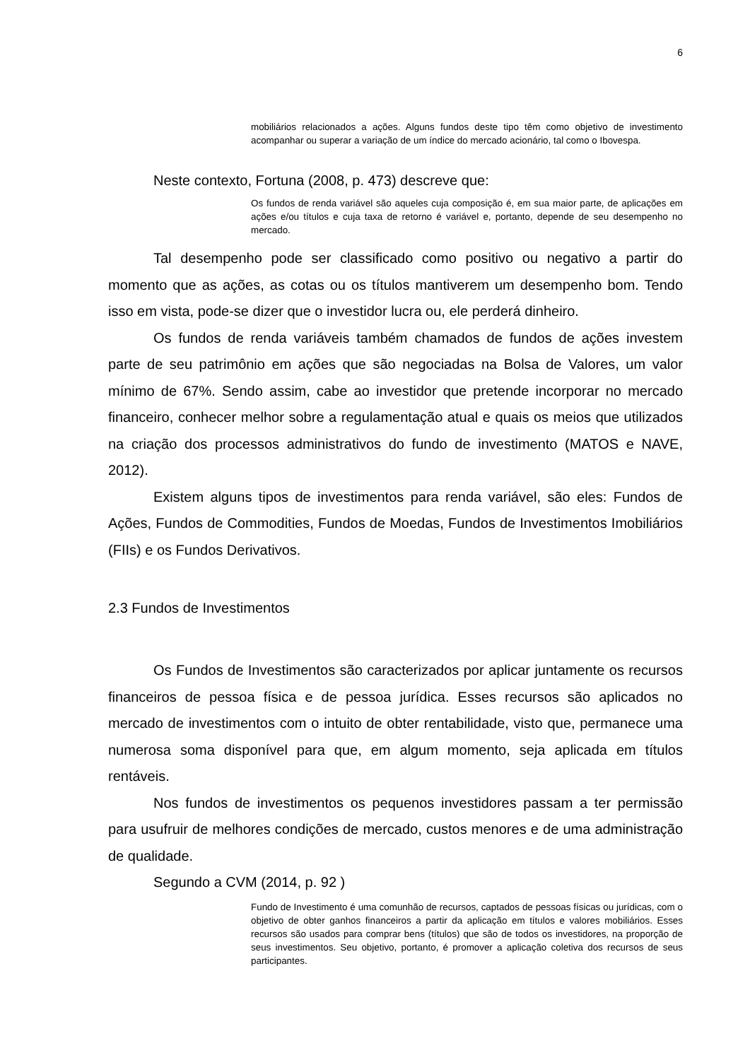6
mobiliários relacionados a ações. Alguns fundos deste tipo têm como objetivo de investimento acompanhar ou superar a variação de um índice do mercado acionário, tal como o Ibovespa.
Neste contexto, Fortuna (2008, p. 473) descreve que:
Os fundos de renda variável são aqueles cuja composição é, em sua maior parte, de aplicações em ações e/ou títulos e cuja taxa de retorno é variável e, portanto, depende de seu desempenho no mercado.
Tal desempenho pode ser classificado como positivo ou negativo a partir do momento que as ações, as cotas ou os títulos mantiverem um desempenho bom. Tendo isso em vista, pode-se dizer que o investidor lucra ou, ele perderá dinheiro.
Os fundos de renda variáveis também chamados de fundos de ações investem parte de seu patrimônio em ações que são negociadas na Bolsa de Valores, um valor mínimo de 67%. Sendo assim, cabe ao investidor que pretende incorporar no mercado financeiro, conhecer melhor sobre a regulamentação atual e quais os meios que utilizados na criação dos processos administrativos do fundo de investimento (MATOS e NAVE, 2012).
Existem alguns tipos de investimentos para renda variável, são eles: Fundos de Ações, Fundos de Commodities, Fundos de Moedas, Fundos de Investimentos Imobiliários (FIIs) e os Fundos Derivativos.
2.3 Fundos de Investimentos
Os Fundos de Investimentos são caracterizados por aplicar juntamente os recursos financeiros de pessoa física e de pessoa jurídica. Esses recursos são aplicados no mercado de investimentos com o intuito de obter rentabilidade, visto que, permanece uma numerosa soma disponível para que, em algum momento, seja aplicada em títulos rentáveis.
Nos fundos de investimentos os pequenos investidores passam a ter permissão para usufruir de melhores condições de mercado, custos menores e de uma administração de qualidade.
Segundo a CVM (2014, p. 92 )
Fundo de Investimento é uma comunhão de recursos, captados de pessoas físicas ou jurídicas, com o objetivo de obter ganhos financeiros a partir da aplicação em títulos e valores mobiliários. Esses recursos são usados para comprar bens (títulos) que são de todos os investidores, na proporção de seus investimentos. Seu objetivo, portanto, é promover a aplicação coletiva dos recursos de seus participantes.